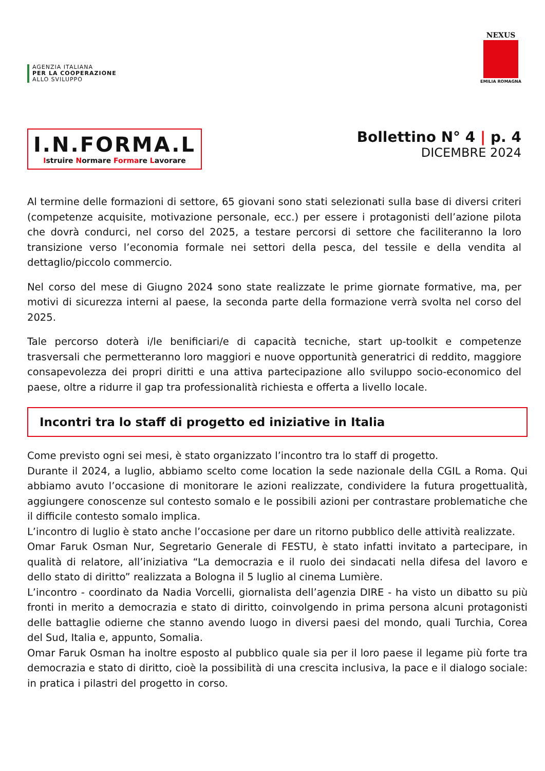AGENZIA ITALIANA
PER LA COOPERAZIONE
ALLO SVILUPPO
NEXUS
EMILIA ROMAGNA
I.N.FORMA.L
Istruire Normare Formare Lavorare
Bollettino N° 4 | p. 4
DICEMBRE 2024
Al termine delle formazioni di settore, 65 giovani sono stati selezionati sulla base di diversi criteri (competenze acquisite, motivazione personale, ecc.) per essere i protagonisti dell’azione pilota che dovrà condurci, nel corso del 2025, a testare percorsi di settore che faciliteranno la loro transizione verso l’economia formale nei settori della pesca, del tessile e della vendita al dettaglio/piccolo commercio.
Nel corso del mese di Giugno 2024 sono state realizzate le prime giornate formative, ma, per motivi di sicurezza interni al paese, la seconda parte della formazione verrà svolta nel corso del 2025.
Tale percorso doterà i/le benificiari/e di capacità tecniche, start up-toolkit e competenze trasversali che permetteranno loro maggiori e nuove opportunità generatrici di reddito, maggiore consapevolezza dei propri diritti e una attiva partecipazione allo sviluppo socio-economico del paese, oltre a ridurre il gap tra professionalità richiesta e offerta a livello locale.
Incontri tra lo staff di progetto ed iniziative in Italia
Come previsto ogni sei mesi, è stato organizzato l’incontro tra lo staff di progetto.
Durante il 2024, a luglio, abbiamo scelto come location la sede nazionale della CGIL a Roma. Qui abbiamo avuto l’occasione di monitorare le azioni realizzate, condividere la futura progettualità, aggiungere conoscenze sul contesto somalo e le possibili azioni per contrastare problematiche che il difficile contesto somalo implica.
L’incontro di luglio è stato anche l’occasione per dare un ritorno pubblico delle attività realizzate.
Omar Faruk Osman Nur, Segretario Generale di FESTU, è stato infatti invitato a partecipare, in qualità di relatore, all’iniziativa “La democrazia e il ruolo dei sindacati nella difesa del lavoro e dello stato di diritto” realizzata a Bologna il 5 luglio al cinema Lumière.
L’incontro - coordinato da Nadia Vorcelli, giornalista dell’agenzia DIRE - ha visto un dibatto su più fronti in merito a democrazia e stato di diritto, coinvolgendo in prima persona alcuni protagonisti delle battaglie odierne che stanno avendo luogo in diversi paesi del mondo, quali Turchia, Corea del Sud, Italia e, appunto, Somalia.
Omar Faruk Osman ha inoltre esposto al pubblico quale sia per il loro paese il legame più forte tra democrazia e stato di diritto, cioè la possibilità di una crescita inclusiva, la pace e il dialogo sociale: in pratica i pilastri del progetto in corso.